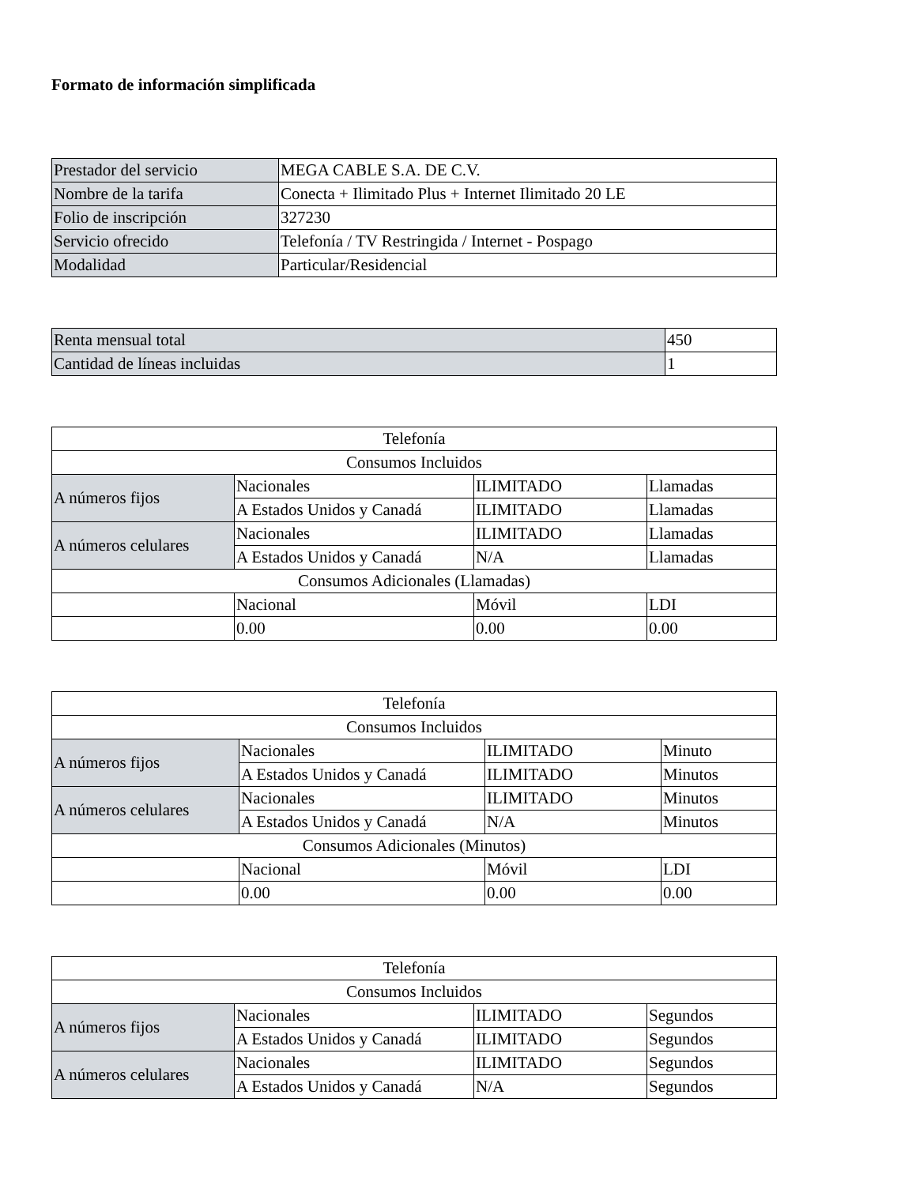Formato de información simplificada
| Prestador del servicio | MEGA CABLE S.A. DE C.V. |
| Nombre de la tarifa | Conecta + Ilimitado Plus + Internet Ilimitado 20 LE |
| Folio de inscripción | 327230 |
| Servicio ofrecido | Telefonía / TV Restringida / Internet - Pospago |
| Modalidad | Particular/Residencial |
| Renta mensual total | 450 |
| Cantidad de líneas incluidas | 1 |
| Telefonía | | | |
| Consumos Incluidos | | | |
| A números fijos | Nacionales | ILIMITADO | Llamadas |
| | A Estados Unidos y Canadá | ILIMITADO | Llamadas |
| A números celulares | Nacionales | ILIMITADO | Llamadas |
| | A Estados Unidos y Canadá | N/A | Llamadas |
| Consumos Adicionales (Llamadas) | | | |
| | Nacional | Móvil | LDI |
| | 0.00 | 0.00 | 0.00 |
| Telefonía | | | |
| Consumos Incluidos | | | |
| A números fijos | Nacionales | ILIMITADO | Minuto |
| | A Estados Unidos y Canadá | ILIMITADO | Minutos |
| A números celulares | Nacionales | ILIMITADO | Minutos |
| | A Estados Unidos y Canadá | N/A | Minutos |
| Consumos Adicionales (Minutos) | | | |
| | Nacional | Móvil | LDI |
| | 0.00 | 0.00 | 0.00 |
| Telefonía | | | |
| Consumos Incluidos | | | |
| A números fijos | Nacionales | ILIMITADO | Segundos |
| | A Estados Unidos y Canadá | ILIMITADO | Segundos |
| A números celulares | Nacionales | ILIMITADO | Segundos |
| | A Estados Unidos y Canadá | N/A | Segundos |